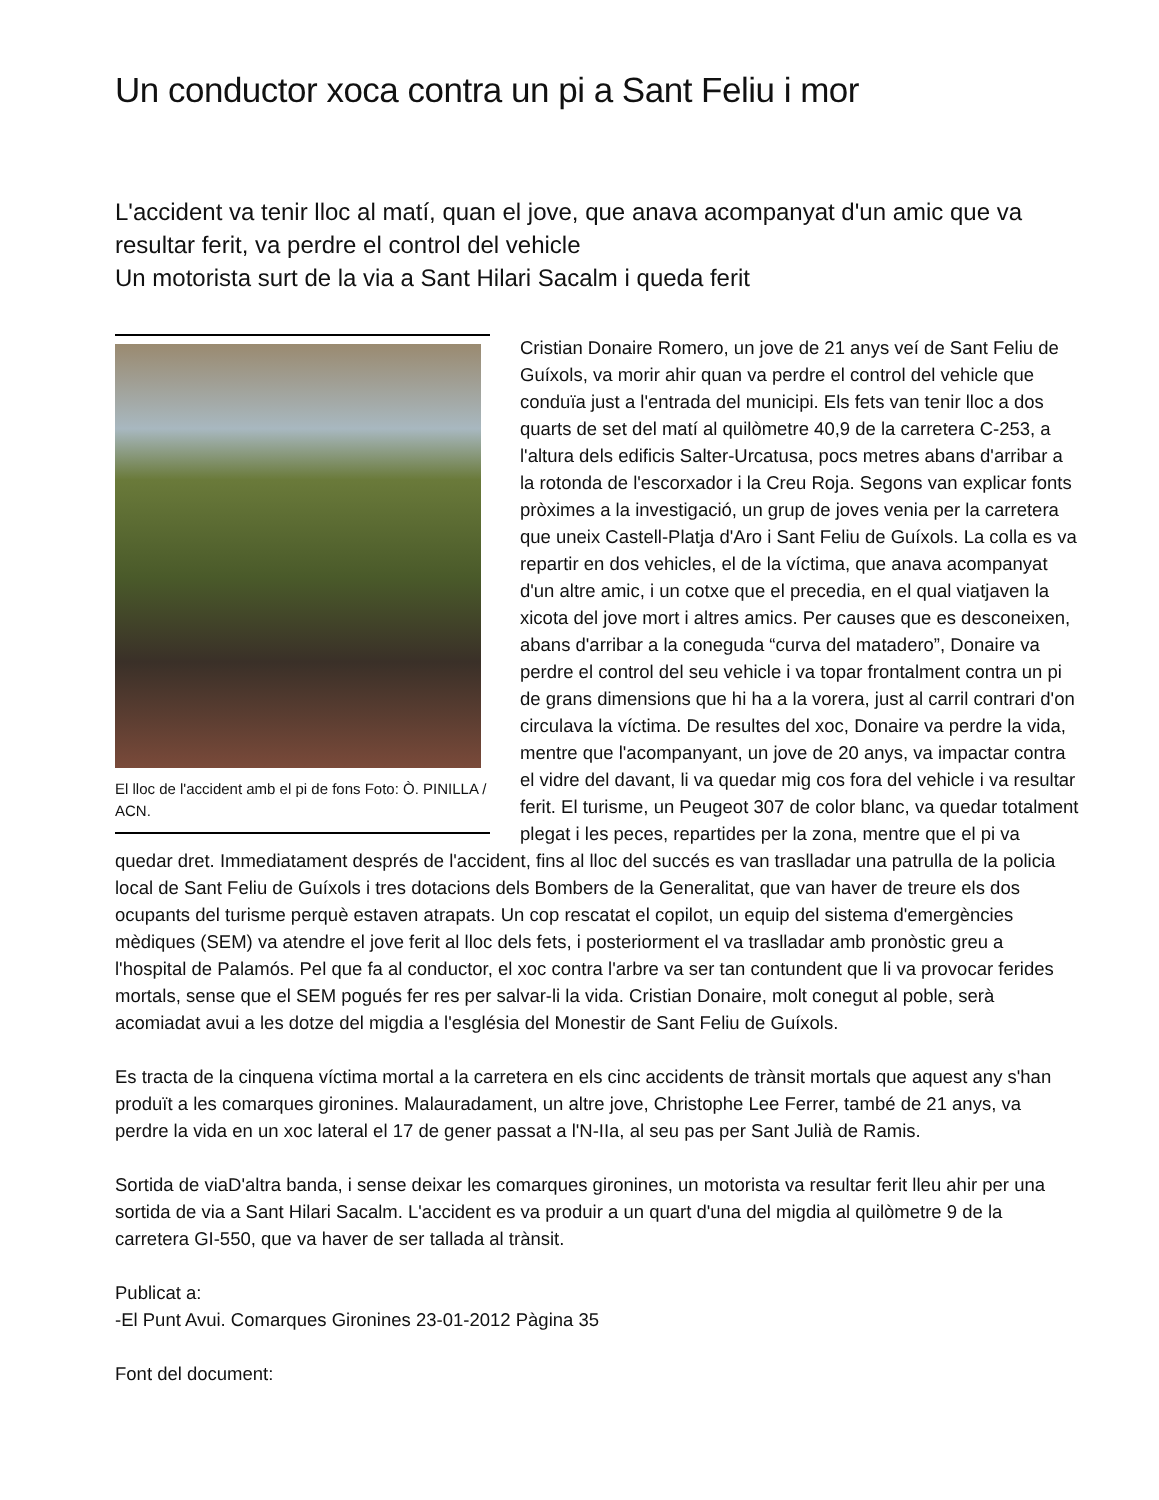Un conductor xoca contra un pi a Sant Feliu i mor
L'accident va tenir lloc al matí, quan el jove, que anava acompanyat d'un amic que va resultar ferit, va perdre el control del vehicle
Un motorista surt de la via a Sant Hilari Sacalm i queda ferit
El lloc de l'accident amb el pi de fons Foto: Ò. PINILLA / ACN.
Cristian Donaire Romero, un jove de 21 anys veí de Sant Feliu de Guíxols, va morir ahir quan va perdre el control del vehicle que conduïa just a l'entrada del municipi. Els fets van tenir lloc a dos quarts de set del matí al quilòmetre 40,9 de la carretera C-253, a l'altura dels edificis Salter-Urcatusa, pocs metres abans d'arribar a la rotonda de l'escorxador i la Creu Roja. Segons van explicar fonts pròximes a la investigació, un grup de joves venia per la carretera que uneix Castell-Platja d'Aro i Sant Feliu de Guíxols. La colla es va repartir en dos vehicles, el de la víctima, que anava acompanyat d'un altre amic, i un cotxe que el precedia, en el qual viatjaven la xicota del jove mort i altres amics. Per causes que es desconeixen, abans d'arribar a la coneguda “curva del matadero”, Donaire va perdre el control del seu vehicle i va topar frontalment contra un pi de grans dimensions que hi ha a la vorera, just al carril contrari d'on circulava la víctima. De resultes del xoc, Donaire va perdre la vida, mentre que l'acompanyant, un jove de 20 anys, va impactar contra el vidre del davant, li va quedar mig cos fora del vehicle i va resultar ferit. El turisme, un Peugeot 307 de color blanc, va quedar totalment plegat i les peces, repartides per la zona, mentre que el pi va quedar dret. Immediatament després de l'accident, fins al lloc del succés es van traslladar una patrulla de la policia local de Sant Feliu de Guíxols i tres dotacions dels Bombers de la Generalitat, que van haver de treure els dos ocupants del turisme perquè estaven atrapats. Un cop rescatat el copilot, un equip del sistema d'emergències mèdiques (SEM) va atendre el jove ferit al lloc dels fets, i posteriorment el va traslladar amb pronòstic greu a l'hospital de Palamós. Pel que fa al conductor, el xoc contra l'arbre va ser tan contundent que li va provocar ferides mortals, sense que el SEM pogués fer res per salvar-li la vida. Cristian Donaire, molt conegut al poble, serà acomiadat avui a les dotze del migdia a l'església del Monestir de Sant Feliu de Guíxols.
Es tracta de la cinquena víctima mortal a la carretera en els cinc accidents de trànsit mortals que aquest any s'han produït a les comarques gironines. Malauradament, un altre jove, Christophe Lee Ferrer, també de 21 anys, va perdre la vida en un xoc lateral el 17 de gener passat a l'N-IIa, al seu pas per Sant Julià de Ramis.
Sortida de viaD'altra banda, i sense deixar les comarques gironines, un motorista va resultar ferit lleu ahir per una sortida de via a Sant Hilari Sacalm. L'accident es va produir a un quart d'una del migdia al quilòmetre 9 de la carretera GI-550, que va haver de ser tallada al trànsit.
Publicat a:
-El Punt Avui. Comarques Gironines 23-01-2012 Pàgina 35
Font del document: